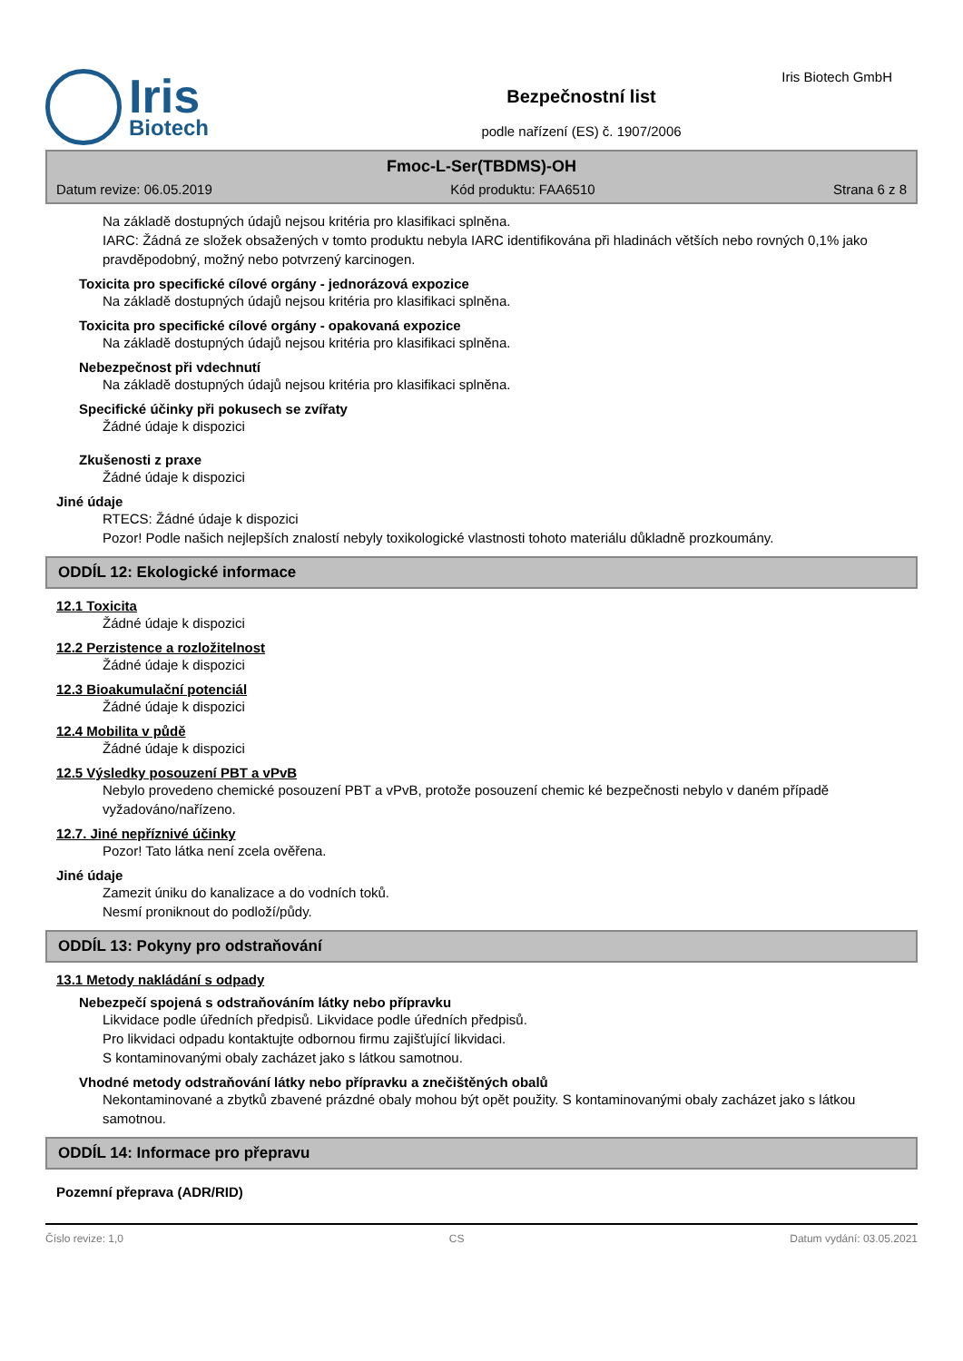Iris
Biotech
Bezpečnostní list
podle nařízení (ES) č. 1907/2006
Iris Biotech GmbH
Fmoc-L-Ser(TBDMS)-OH
Datum revize: 06.05.2019 Kód produktu: FAA6510 Strana 6 z 8
Na základě dostupných údajů nejsou kritéria pro klasifikaci splněna.
IARC: Žádná ze složek obsažených v tomto produktu nebyla IARC identifikována při hladinách větších nebo rovných 0,1% jako pravděpodobný, možný nebo potvrzený karcinogen.
Toxicita pro specifické cílové orgány - jednorázová expozice
Na základě dostupných údajů nejsou kritéria pro klasifikaci splněna.
Toxicita pro specifické cílové orgány - opakovaná expozice
Na základě dostupných údajů nejsou kritéria pro klasifikaci splněna.
Nebezpečnost při vdechnutí
Na základě dostupných údajů nejsou kritéria pro klasifikaci splněna.
Specifické účinky při pokusech se zvířaty
Žádné údaje k dispozici
Zkušenosti z praxe
Žádné údaje k dispozici
Jiné údaje
RTECS: Žádné údaje k dispozici
Pozor! Podle našich nejlepších znalostí nebyly toxikologické vlastnosti tohoto materiálu důkladně prozkoumány.
ODDÍL 12: Ekologické informace
12.1 Toxicita
Žádné údaje k dispozici
12.2 Perzistence a rozložitelnost
Žádné údaje k dispozici
12.3 Bioakumulační potenciál
Žádné údaje k dispozici
12.4 Mobilita v půdě
Žádné údaje k dispozici
12.5 Výsledky posouzení PBT a vPvB
Nebylo provedeno chemické posouzení PBT a vPvB, protože posouzení chemic ké bezpečnosti nebylo v daném případě vyžadováno/nařízeno.
12.7. Jiné nepříznivé účinky
Pozor! Tato látka není zcela ověřena.
Jiné údaje
Zamezit úniku do kanalizace a do vodních toků.
Nesmí proniknout do podloží/půdy.
ODDÍL 13: Pokyny pro odstraňování
13.1 Metody nakládání s odpady
Nebezpečí spojená s odstraňováním látky nebo přípravku
Likvidace podle úředních předpisů. Likvidace podle úředních předpisů.
Pro likvidaci odpadu kontaktujte odbornou firmu zajišťující likvidaci.
S kontaminovanými obaly zacházet jako s látkou samotnou.
Vhodné metody odstraňování látky nebo přípravku a znečištěných obalů
Nekontaminované a zbytků zbavené prázdné obaly mohou být opět použity. S kontaminovanými obaly zacházet jako s látkou samotnou.
ODDÍL 14: Informace pro přepravu
Pozemní přeprava (ADR/RID)
Číslo revize: 1,0 CS Datum vydání: 03.05.2021